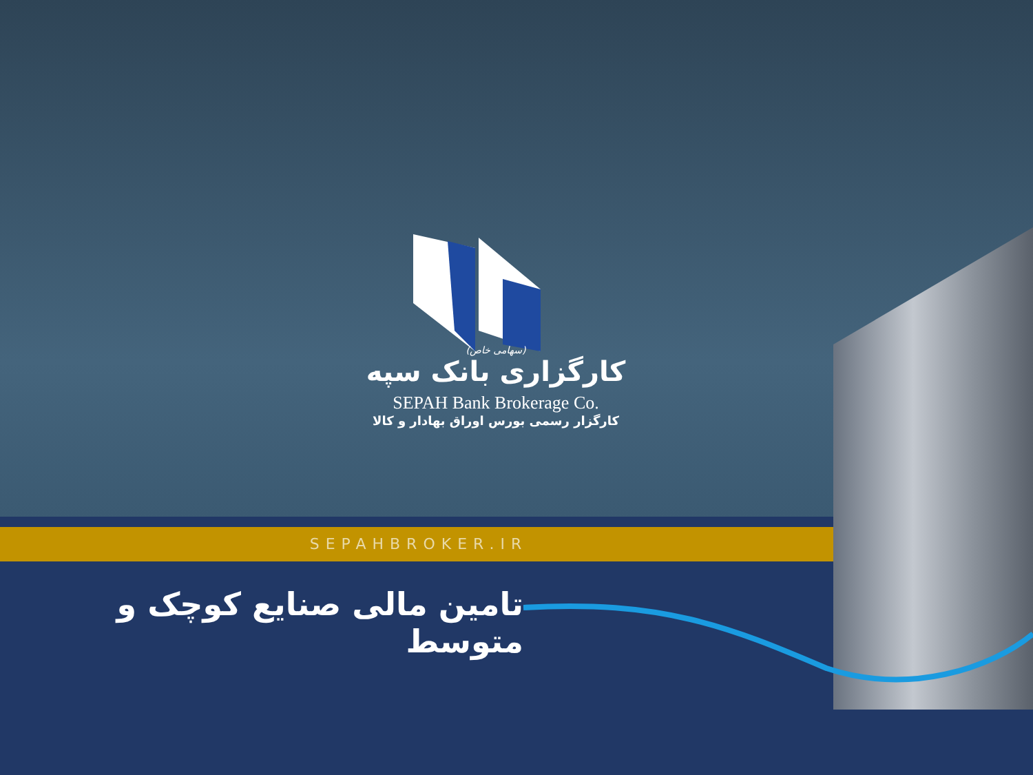(سهامی خاص)
کارگزاری بانک سپه
SEPAH Bank Brokerage Co.
کارگزار رسمی بورس اوراق بهادار و کالا
SEPAHBROKER.IR
تامین مالی صنایع کوچک و متوسط